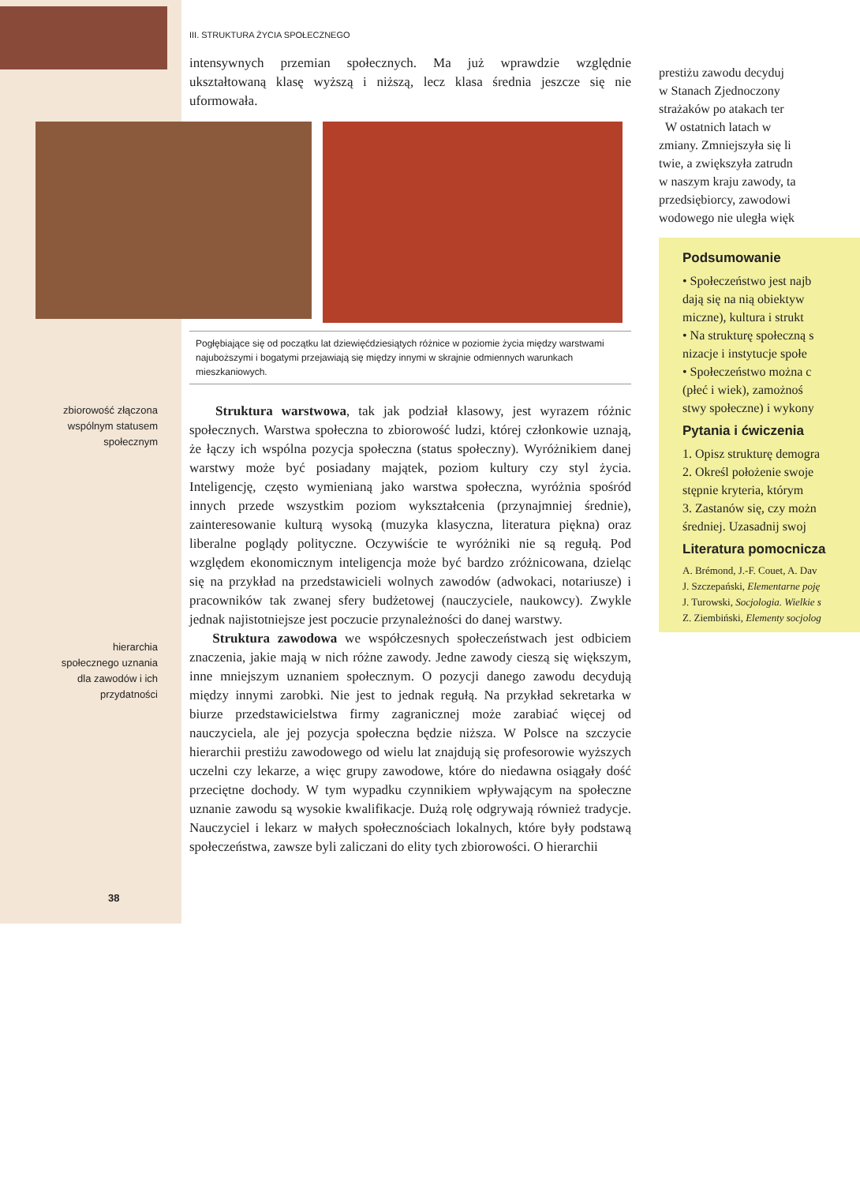III. STRUKTURA ŻYCIA SPOŁECZNEGO
intensywnych przemian społecznych. Ma już wprawdzie względnie ukształtowaną klasę wyższą i niższą, lecz klasa średnia jeszcze się nie uformowała.
Pogłębiające się od początku lat dziewięćdziesiątych różnice w poziomie życia między warstwami najuboższymi i bogatymi przejawiają się między innymi w skrajnie odmiennych warunkach mieszkaniowych.
Struktura warstwowa, tak jak podział klasowy, jest wyrazem różnic społecznych. Warstwa społeczna to zbiorowość ludzi, której członkowie uznają, że łączy ich wspólna pozycja społeczna (status społeczny). Wyróżnikiem danej warstwy może być posiadany majątek, poziom kultury czy styl życia. Inteligencję, często wymienianą jako warstwa społeczna, wyróżnia spośród innych przede wszystkim poziom wykształcenia (przynajmniej średnie), zainteresowanie kulturą wysoką (muzyka klasyczna, literatura piękna) oraz liberalne poglądy polityczne. Oczywiście te wyróżniki nie są regułą. Pod względem ekonomicznym inteligencja może być bardzo zróżnicowana, dzieląc się na przykład na przedstawicieli wolnych zawodów (adwokaci, notariusze) i pracowników tak zwanej sfery budżetowej (nauczyciele, naukowcy). Zwykle jednak najistotniejsze jest poczucie przynależności do danej warstwy.
Struktura zawodowa we współczesnych społeczeństwach jest odbiciem znaczenia, jakie mają w nich różne zawody. Jedne zawody cieszą się większym, inne mniejszym uznaniem społecznym. O pozycji danego zawodu decydują między innymi zarobki. Nie jest to jednak regułą. Na przykład sekretarka w biurze przedstawicielstwa firmy zagranicznej może zarabiać więcej od nauczyciela, ale jej pozycja społeczna będzie niższa. W Polsce na szczycie hierarchii prestiżu zawodowego od wielu lat znajdują się profesorowie wyższych uczelni czy lekarze, a więc grupy zawodowe, które do niedawna osiągały dość przeciętne dochody. W tym wypadku czynnikiem wpływającym na społeczne uznanie zawodu są wysokie kwalifikacje. Dużą rolę odgrywają również tradycje. Nauczyciel i lekarz w małych społecznościach lokalnych, które były podstawą społeczeństwa, zawsze byli zaliczani do elity tych zbiorowości. O hierarchii
zbiorowość złączona wspólnym statusem społecznym
hierarchia społecznego uznania dla zawodów i ich przydatności
38
prestiżu zawodu decyduj
w Stanach Zjednoczony
strażaków po atakach ter
W ostatnich latach w
zmiany. Zmniejszyła się li
twie, a zwiększyła zatrudn
w naszym kraju zawody, ta
przedsiębiorcy, zawodowi
wodowego nie uległa więk
Podsumowanie
• Społeczeństwo jest najb
dają się na nią obiektyw
miczne), kultura i strukt
• Na strukturę społeczną s
nizacje i instytucje społe
• Społeczeństwo można c
(płeć i wiek), zamożnoś
stwy społeczne) i wykony
Pytania i ćwiczenia
1. Opisz strukturę demogra
2. Określ położenie swoje
stępnie kryteria, którym
3. Zastanów się, czy możn
średniej. Uzasadnij swoj
Literatura pomocnicza
A. Brémond, J.-F. Couet, A. Dav
J. Szczepański, Elementarne poję
J. Turowski, Socjologia. Wielkie s
Z. Ziembiński, Elementy socjolog